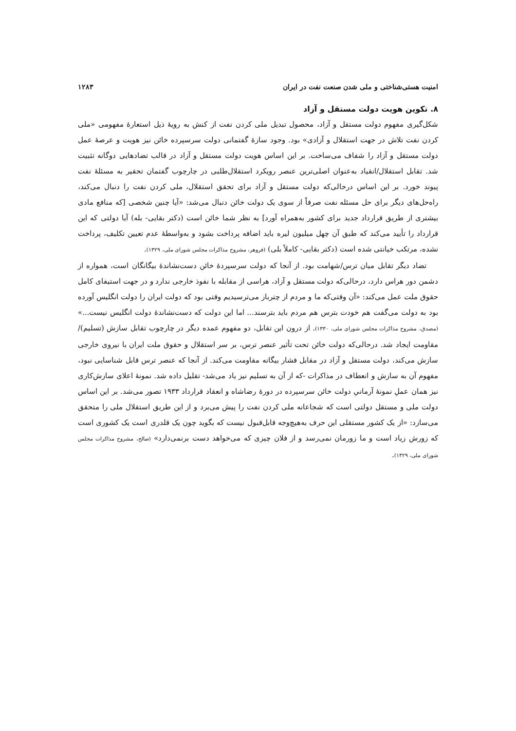امنیت هستی‌شناختی و ملی شدن صنعت نفت در ایران ۱۲۸۳
۸. تکوین هویت دولت مستقل و آزاد
شکل‌گیری مفهوم دولت مستقل و آزاد، محصول تبدیل ملی کردن نفت از کنش به رویهٔ ذیل استعارهٔ مفهومی «ملی کردن نفت تلاش در جهت استقلال و آزادی» بود. وجود سازهٔ گفتمانی دولت سرسپرده خائن نیز هویت و عرصهٔ عمل دولت مستقل و آزاد را شفاف می‌ساخت. بر این اساس هویت دولت مستقل و آزاد در قالب تضادهایی دوگانه تثبیت شد. تقابل استقلال/انقیاد به‌عنوان اصلی‌ترین عنصر رویکرد استقلال‌طلبی در چارچوب گفتمان تحقیر به مسئلهٔ نفت پیوند خورد. بر این اساس درحالی‌که دولت مستقل و آزاد برای تحقق استقلال، ملی کردن نفت را دنبال می‌کند، راه‌حل‌های دیگر برای حل مسئله نفت صرفاً از سوی یک دولت خائن دنبال می‌شد: «آیا چنین شخصی [که منافع مادی بیشتری از طریق قرارداد جدید برای کشور به‌همراه آورد] به نظر شما خائن است (دکتر بقایی- بله) آیا دولتی که این قرارداد را تأیید می‌کند که طبق آن چهل میلیون لیره باید اضافه پرداخت بشود و به‌واسطهٔ عدم تعیین تکلیف، پرداخت نشده، مرتکب خیانتی شده است (دکتر بقایی- کاملاً بلی) (فروهر، مشروح مذاکرات مجلس شورای ملی، ۱۳۲۹).
تضاد دیگر تقابل میان ترس/شهامت بود. از آنجا که دولت سرسپردهٔ خائن دست‌نشاندهٔ بیگانگان است، همواره از دشمن دور هراس دارد، درحالی‌که دولت مستقل و آزاد، هراسی از مقابله با نفوذ خارجی ندارد و در جهت استیفای کامل حقوق ملت عمل می‌کند: «آن وقتی‌که ما و مردم از چترباز می‌ترسیدیم وقتی بود که دولت ایران را دولت انگلیس آورده بود به دولت می‌گفت هم خودت بترس هم مردم باید بترسند... اما این دولت که دست‌نشاندهٔ دولت انگلیس نیست...» (مصدق، مشروح مذاکرات مجلس شورای ملی، ۱۳۳۰). از درون این تقابل، دو مفهوم عمده دیگر در چارچوب تقابل سازش (تسلیم)/مقاومت ایجاد شد. درحالی‌که دولت خائن تحت تأثیر عنصر ترس، بر سر استقلال و حقوق ملت ایران با نیروی خارجی سازش می‌کند، دولت مستقل و آزاد در مقابل فشار بیگانه مقاومت می‌کند. از آنجا که عنصر ترس قابل شناسایی نبود، مفهوم آن به سازش و انعطاف در مذاکرات -که از آن به تسلیم نیز یاد می‌شد- تقلیل داده شد. نمونهٔ اعلای سازش‌کاری نیز همان عملِ نمونهٔ آرمانیِ دولت خائن سرسپرده در دورهٔ رضاشاه و انعقاد قرارداد ۱۹۳۳ تصور می‌شد. بر این اساس دولت ملی و مستقل دولتی است که شجاعانه ملی کردن نفت را پیش می‌برد و از این طریق استقلال ملی را متحقق می‌سازد: «از یک کشور مستقلی این حرف به‌هیچ‌وجه قابل‌قبول نیست که بگوید چون یک قلدری است یک کشوری است که زورش زیاد است و ما زورمان نمی‌رسد و از فلان چیزی که می‌خواهد دست برنمی‌دارد» (صالح، مشروح مذاکرات مجلس شورای ملی، ۱۳۲۹).